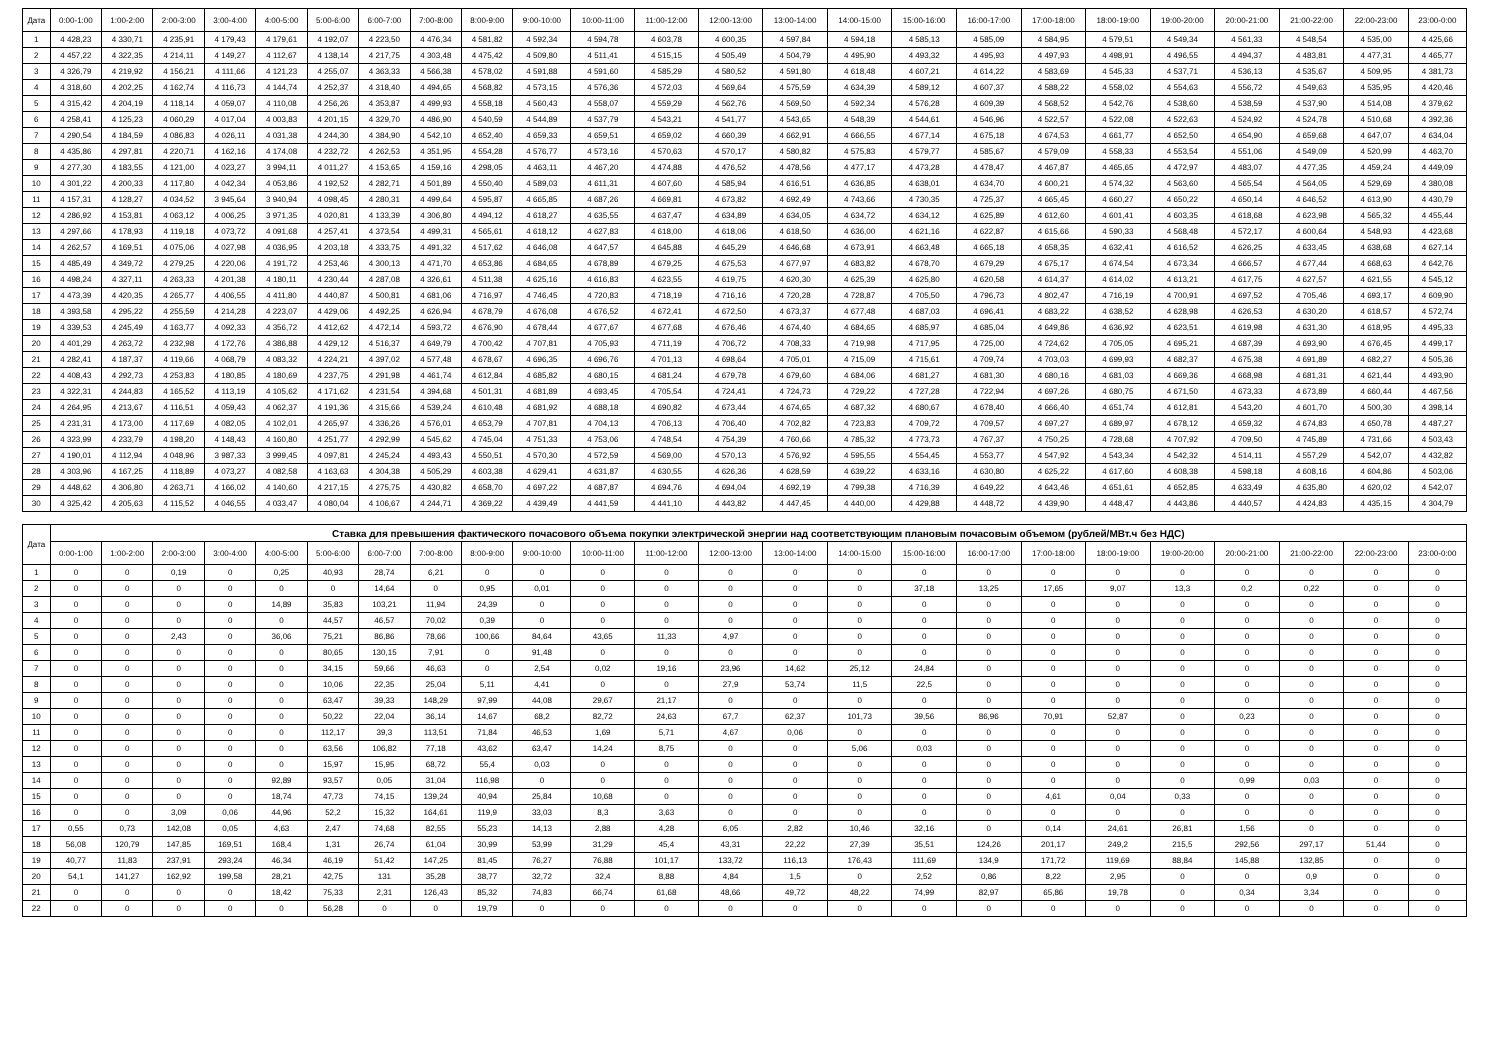| Дата | 0:00-1:00 | 1:00-2:00 | 2:00-3:00 | 3:00-4:00 | 4:00-5:00 | 5:00-6:00 | 6:00-7:00 | 7:00-8:00 | 8:00-9:00 | 9:00-10:00 | 10:00-11:00 | 11:00-12:00 | 12:00-13:00 | 13:00-14:00 | 14:00-15:00 | 15:00-16:00 | 16:00-17:00 | 17:00-18:00 | 18:00-19:00 | 19:00-20:00 | 20:00-21:00 | 21:00-22:00 | 22:00-23:00 | 23:00-0:00 |
| --- | --- | --- | --- | --- | --- | --- | --- | --- | --- | --- | --- | --- | --- | --- | --- | --- | --- | --- | --- | --- | --- | --- | --- | --- |
| 1 | 4 428,23 | 4 330,71 | 4 235,91 | 4 179,43 | 4 179,61 | 4 192,07 | 4 223,50 | 4 476,34 | 4 581,82 | 4 592,34 | 4 594,78 | 4 603,78 | 4 600,35 | 4 597,84 | 4 594,18 | 4 585,13 | 4 585,09 | 4 584,95 | 4 579,51 | 4 549,34 | 4 561,33 | 4 548,54 | 4 535,00 | 4 425,66 |
| 2 | 4 457,22 | 4 322,35 | 4 214,11 | 4 149,27 | 4 112,67 | 4 138,14 | 4 217,75 | 4 303,48 | 4 475,42 | 4 509,80 | 4 511,41 | 4 515,15 | 4 505,49 | 4 504,79 | 4 495,90 | 4 493,32 | 4 495,93 | 4 497,93 | 4 498,91 | 4 496,55 | 4 494,37 | 4 483,81 | 4 477,31 | 4 465,77 |
| 3 | 4 326,79 | 4 219,92 | 4 156,21 | 4 111,66 | 4 121,23 | 4 255,07 | 4 363,33 | 4 566,38 | 4 578,02 | 4 591,88 | 4 591,60 | 4 585,29 | 4 580,52 | 4 591,80 | 4 618,48 | 4 607,21 | 4 614,22 | 4 583,69 | 4 545,33 | 4 537,71 | 4 536,13 | 4 535,67 | 4 509,95 | 4 381,73 |
| 4 | 4 318,60 | 4 202,25 | 4 162,74 | 4 116,73 | 4 144,74 | 4 252,37 | 4 318,40 | 4 494,65 | 4 568,82 | 4 573,15 | 4 576,36 | 4 572,03 | 4 569,64 | 4 575,59 | 4 634,39 | 4 589,12 | 4 607,37 | 4 588,22 | 4 558,02 | 4 554,63 | 4 556,72 | 4 549,63 | 4 535,95 | 4 420,46 |
| 5 | 4 315,42 | 4 204,19 | 4 118,14 | 4 059,07 | 4 110,08 | 4 256,26 | 4 353,87 | 4 499,93 | 4 558,18 | 4 560,43 | 4 558,07 | 4 559,29 | 4 562,76 | 4 569,50 | 4 592,34 | 4 576,28 | 4 609,39 | 4 568,52 | 4 542,76 | 4 538,60 | 4 538,59 | 4 537,90 | 4 514,08 | 4 379,62 |
| 6 | 4 258,41 | 4 125,23 | 4 060,29 | 4 017,04 | 4 003,83 | 4 201,15 | 4 329,70 | 4 486,90 | 4 540,59 | 4 544,89 | 4 537,79 | 4 543,21 | 4 541,77 | 4 543,65 | 4 548,39 | 4 544,61 | 4 546,96 | 4 522,57 | 4 522,08 | 4 522,63 | 4 524,92 | 4 524,78 | 4 510,68 | 4 392,36 |
| 7 | 4 290,54 | 4 184,59 | 4 086,83 | 4 026,11 | 4 031,38 | 4 244,30 | 4 384,90 | 4 542,10 | 4 652,40 | 4 659,33 | 4 659,51 | 4 659,02 | 4 660,39 | 4 662,91 | 4 666,55 | 4 677,14 | 4 675,18 | 4 674,53 | 4 661,77 | 4 652,50 | 4 654,90 | 4 659,68 | 4 647,07 | 4 634,04 |
| 8 | 4 435,86 | 4 297,81 | 4 220,71 | 4 162,16 | 4 174,08 | 4 232,72 | 4 262,53 | 4 351,95 | 4 554,28 | 4 576,77 | 4 573,16 | 4 570,63 | 4 570,17 | 4 580,82 | 4 575,83 | 4 579,77 | 4 585,67 | 4 579,09 | 4 558,33 | 4 553,54 | 4 551,06 | 4 549,09 | 4 520,99 | 4 463,70 |
| 9 | 4 277,30 | 4 183,55 | 4 121,00 | 4 023,27 | 3 994,11 | 4 011,27 | 4 153,65 | 4 159,16 | 4 298,05 | 4 463,11 | 4 467,20 | 4 474,88 | 4 476,52 | 4 478,56 | 4 477,17 | 4 473,28 | 4 478,47 | 4 467,87 | 4 465,65 | 4 472,97 | 4 483,07 | 4 477,35 | 4 459,24 | 4 449,09 |
| 10 | 4 301,22 | 4 200,33 | 4 117,80 | 4 042,34 | 4 053,86 | 4 192,52 | 4 282,71 | 4 501,89 | 4 550,40 | 4 589,03 | 4 611,31 | 4 607,60 | 4 585,94 | 4 616,51 | 4 636,85 | 4 638,01 | 4 634,70 | 4 600,21 | 4 574,32 | 4 563,60 | 4 565,54 | 4 564,05 | 4 529,69 | 4 380,08 |
| 11 | 4 157,31 | 4 128,27 | 4 034,52 | 3 945,64 | 3 940,94 | 4 098,45 | 4 280,31 | 4 499,64 | 4 595,87 | 4 665,85 | 4 687,26 | 4 669,81 | 4 673,82 | 4 692,49 | 4 743,66 | 4 730,35 | 4 725,37 | 4 665,45 | 4 660,27 | 4 650,22 | 4 650,14 | 4 646,52 | 4 613,90 | 4 430,79 |
| 12 | 4 286,92 | 4 153,81 | 4 063,12 | 4 006,25 | 3 971,35 | 4 020,81 | 4 133,39 | 4 306,80 | 4 494,12 | 4 618,27 | 4 635,55 | 4 637,47 | 4 634,89 | 4 634,05 | 4 634,72 | 4 634,12 | 4 625,89 | 4 612,60 | 4 601,41 | 4 603,35 | 4 618,68 | 4 623,98 | 4 565,32 | 4 455,44 |
| 13 | 4 297,66 | 4 178,93 | 4 119,18 | 4 073,72 | 4 091,68 | 4 257,41 | 4 373,54 | 4 499,31 | 4 565,61 | 4 618,12 | 4 627,83 | 4 618,00 | 4 618,06 | 4 618,50 | 4 636,00 | 4 621,16 | 4 622,87 | 4 615,66 | 4 590,33 | 4 568,48 | 4 572,17 | 4 600,64 | 4 548,93 | 4 423,68 |
| 14 | 4 262,57 | 4 169,51 | 4 075,06 | 4 027,98 | 4 036,95 | 4 203,18 | 4 333,75 | 4 491,32 | 4 517,62 | 4 646,08 | 4 647,57 | 4 645,88 | 4 645,29 | 4 646,68 | 4 673,91 | 4 663,48 | 4 665,18 | 4 658,35 | 4 632,41 | 4 616,52 | 4 626,25 | 4 633,45 | 4 638,68 | 4 627,14 |
| 15 | 4 485,49 | 4 349,72 | 4 279,25 | 4 220,06 | 4 191,72 | 4 253,46 | 4 300,13 | 4 471,70 | 4 653,86 | 4 684,65 | 4 678,89 | 4 679,25 | 4 675,53 | 4 677,97 | 4 683,82 | 4 678,70 | 4 679,29 | 4 675,17 | 4 674,54 | 4 673,34 | 4 666,57 | 4 677,44 | 4 668,63 | 4 642,76 |
| 16 | 4 498,24 | 4 327,11 | 4 263,33 | 4 201,38 | 4 180,11 | 4 230,44 | 4 287,08 | 4 326,61 | 4 511,38 | 4 625,16 | 4 616,83 | 4 623,55 | 4 619,75 | 4 620,30 | 4 625,39 | 4 625,80 | 4 620,58 | 4 614,37 | 4 614,02 | 4 613,21 | 4 617,75 | 4 627,57 | 4 621,55 | 4 545,12 |
| 17 | 4 473,39 | 4 420,35 | 4 265,77 | 4 406,55 | 4 411,80 | 4 440,87 | 4 500,81 | 4 681,06 | 4 716,97 | 4 746,45 | 4 720,83 | 4 718,19 | 4 716,16 | 4 720,28 | 4 728,87 | 4 705,50 | 4 796,73 | 4 802,47 | 4 716,19 | 4 700,91 | 4 697,52 | 4 705,46 | 4 693,17 | 4 609,90 |
| 18 | 4 393,58 | 4 295,22 | 4 255,59 | 4 214,28 | 4 223,07 | 4 429,06 | 4 492,25 | 4 626,94 | 4 678,79 | 4 676,08 | 4 676,52 | 4 672,41 | 4 672,50 | 4 673,37 | 4 677,48 | 4 687,03 | 4 696,41 | 4 683,22 | 4 638,52 | 4 628,98 | 4 626,53 | 4 630,20 | 4 618,57 | 4 572,74 |
| 19 | 4 339,53 | 4 245,49 | 4 163,77 | 4 092,33 | 4 356,72 | 4 412,62 | 4 472,14 | 4 593,72 | 4 676,90 | 4 678,44 | 4 677,67 | 4 677,68 | 4 676,46 | 4 674,40 | 4 684,65 | 4 685,97 | 4 685,04 | 4 649,86 | 4 636,92 | 4 623,51 | 4 619,98 | 4 631,30 | 4 618,95 | 4 495,33 |
| 20 | 4 401,29 | 4 263,72 | 4 232,98 | 4 172,76 | 4 386,88 | 4 429,12 | 4 516,37 | 4 649,79 | 4 700,42 | 4 707,81 | 4 705,93 | 4 711,19 | 4 706,72 | 4 708,33 | 4 719,98 | 4 717,95 | 4 725,00 | 4 724,62 | 4 705,05 | 4 695,21 | 4 687,39 | 4 693,90 | 4 676,45 | 4 499,17 |
| 21 | 4 282,41 | 4 187,37 | 4 119,66 | 4 068,79 | 4 083,32 | 4 224,21 | 4 397,02 | 4 577,48 | 4 678,67 | 4 696,35 | 4 696,76 | 4 701,13 | 4 698,64 | 4 705,01 | 4 715,09 | 4 715,61 | 4 709,74 | 4 703,03 | 4 699,93 | 4 682,37 | 4 675,38 | 4 691,89 | 4 682,27 | 4 505,36 |
| 22 | 4 408,43 | 4 292,73 | 4 253,83 | 4 180,85 | 4 180,69 | 4 237,75 | 4 291,98 | 4 461,74 | 4 612,84 | 4 685,82 | 4 680,15 | 4 681,24 | 4 679,78 | 4 679,60 | 4 684,06 | 4 681,27 | 4 681,30 | 4 680,16 | 4 681,03 | 4 669,36 | 4 668,98 | 4 681,31 | 4 621,44 | 4 493,90 |
| 23 | 4 322,31 | 4 244,83 | 4 165,52 | 4 113,19 | 4 105,62 | 4 171,62 | 4 231,54 | 4 394,68 | 4 501,31 | 4 681,89 | 4 693,45 | 4 705,54 | 4 724,41 | 4 724,73 | 4 729,22 | 4 727,28 | 4 722,94 | 4 697,26 | 4 680,75 | 4 671,50 | 4 673,33 | 4 673,89 | 4 660,44 | 4 467,56 |
| 24 | 4 264,95 | 4 213,67 | 4 116,51 | 4 059,43 | 4 062,37 | 4 191,36 | 4 315,66 | 4 539,24 | 4 610,48 | 4 681,92 | 4 688,18 | 4 690,82 | 4 673,44 | 4 674,65 | 4 687,32 | 4 680,67 | 4 678,40 | 4 666,40 | 4 651,74 | 4 612,81 | 4 543,20 | 4 601,70 | 4 500,30 | 4 398,14 |
| 25 | 4 231,31 | 4 173,00 | 4 117,69 | 4 082,05 | 4 102,01 | 4 265,97 | 4 336,26 | 4 576,01 | 4 653,79 | 4 707,81 | 4 704,13 | 4 706,13 | 4 706,40 | 4 702,82 | 4 723,83 | 4 709,72 | 4 709,57 | 4 697,27 | 4 689,97 | 4 678,12 | 4 659,32 | 4 674,83 | 4 650,78 | 4 487,27 |
| 26 | 4 323,99 | 4 233,79 | 4 198,20 | 4 148,43 | 4 160,80 | 4 251,77 | 4 292,99 | 4 545,62 | 4 745,04 | 4 751,33 | 4 753,06 | 4 748,54 | 4 754,39 | 4 760,66 | 4 785,32 | 4 773,73 | 4 767,37 | 4 750,25 | 4 728,68 | 4 707,92 | 4 709,50 | 4 745,89 | 4 731,66 | 4 503,43 |
| 27 | 4 190,01 | 4 112,94 | 4 048,96 | 3 987,33 | 3 999,45 | 4 097,81 | 4 245,24 | 4 493,43 | 4 550,51 | 4 570,30 | 4 572,59 | 4 569,00 | 4 570,13 | 4 576,92 | 4 595,55 | 4 554,45 | 4 553,77 | 4 547,92 | 4 543,34 | 4 542,32 | 4 514,11 | 4 557,29 | 4 542,07 | 4 432,82 |
| 28 | 4 303,96 | 4 167,25 | 4 118,89 | 4 073,27 | 4 082,58 | 4 163,63 | 4 304,38 | 4 505,29 | 4 603,38 | 4 629,41 | 4 631,87 | 4 630,55 | 4 626,36 | 4 628,59 | 4 639,22 | 4 633,16 | 4 630,80 | 4 625,22 | 4 617,60 | 4 608,38 | 4 598,18 | 4 608,16 | 4 604,86 | 4 503,06 |
| 29 | 4 448,62 | 4 306,80 | 4 263,71 | 4 166,02 | 4 140,60 | 4 217,15 | 4 275,75 | 4 430,82 | 4 658,70 | 4 697,22 | 4 687,87 | 4 694,76 | 4 694,04 | 4 692,19 | 4 799,38 | 4 716,39 | 4 649,22 | 4 643,46 | 4 651,61 | 4 652,85 | 4 633,49 | 4 635,80 | 4 620,02 | 4 542,07 |
| 30 | 4 325,42 | 4 205,63 | 4 115,52 | 4 046,55 | 4 033,47 | 4 080,04 | 4 106,67 | 4 244,71 | 4 369,22 | 4 439,49 | 4 441,59 | 4 441,10 | 4 443,82 | 4 447,45 | 4 440,00 | 4 429,88 | 4 448,72 | 4 439,90 | 4 448,47 | 4 443,86 | 4 440,57 | 4 424,83 | 4 435,15 | 4 304,79 |
| Дата | Ставка для превышения фактического почасового объема покупки электрической энергии над соответствующим плановым почасовым объемом (рублей/МВт.ч без НДС) | | | | | | | | | | | | | | | | | | | | | | | |
| --- | --- | --- | --- | --- | --- | --- | --- | --- | --- | --- | --- | --- | --- | --- | --- | --- | --- | --- | --- | --- | --- | --- | --- | --- |
| | 0:00-1:00 | 1:00-2:00 | 2:00-3:00 | 3:00-4:00 | 4:00-5:00 | 5:00-6:00 | 6:00-7:00 | 7:00-8:00 | 8:00-9:00 | 9:00-10:00 | 10:00-11:00 | 11:00-12:00 | 12:00-13:00 | 13:00-14:00 | 14:00-15:00 | 15:00-16:00 | 16:00-17:00 | 17:00-18:00 | 18:00-19:00 | 19:00-20:00 | 20:00-21:00 | 21:00-22:00 | 22:00-23:00 | 23:00-0:00 |
| 1 | 0 | 0 | 0,19 | 0 | 0,25 | 40,93 | 28,74 | 6,21 | 0 | 0 | 0 | 0 | 0 | 0 | 0 | 0 | 0 | 0 | 0 | 0 | 0 | 0 | 0 | 0 |
| 2 | 0 | 0 | 0 | 0 | 0 | 0 | 14,64 | 0 | 0,95 | 0,01 | 0 | 0 | 0 | 0 | 0 | 37,18 | 13,25 | 17,65 | 9,07 | 13,3 | 0,2 | 0,22 | 0 | 0 |
| 3 | 0 | 0 | 0 | 0 | 14,89 | 35,83 | 103,21 | 11,94 | 24,39 | 0 | 0 | 0 | 0 | 0 | 0 | 0 | 0 | 0 | 0 | 0 | 0 | 0 | 0 | 0 |
| 4 | 0 | 0 | 0 | 0 | 0 | 44,57 | 46,57 | 70,02 | 0,39 | 0 | 0 | 0 | 0 | 0 | 0 | 0 | 0 | 0 | 0 | 0 | 0 | 0 | 0 | 0 |
| 5 | 0 | 0 | 2,43 | 0 | 36,06 | 75,21 | 86,86 | 78,66 | 100,66 | 84,64 | 43,65 | 11,33 | 4,97 | 0 | 0 | 0 | 0 | 0 | 0 | 0 | 0 | 0 | 0 | 0 |
| 6 | 0 | 0 | 0 | 0 | 0 | 80,65 | 130,15 | 7,91 | 0 | 91,48 | 0 | 0 | 0 | 0 | 0 | 0 | 0 | 0 | 0 | 0 | 0 | 0 | 0 | 0 |
| 7 | 0 | 0 | 0 | 0 | 0 | 34,15 | 59,66 | 46,63 | 0 | 2,54 | 0,02 | 19,16 | 23,96 | 14,62 | 25,12 | 24,84 | 0 | 0 | 0 | 0 | 0 | 0 | 0 | 0 |
| 8 | 0 | 0 | 0 | 0 | 0 | 10,06 | 22,35 | 25,04 | 5,11 | 4,41 | 0 | 0 | 27,9 | 53,74 | 11,5 | 22,5 | 0 | 0 | 0 | 0 | 0 | 0 | 0 | 0 |
| 9 | 0 | 0 | 0 | 0 | 0 | 63,47 | 39,33 | 148,29 | 97,99 | 44,08 | 29,67 | 21,17 | 0 | 0 | 0 | 0 | 0 | 0 | 0 | 0 | 0 | 0 | 0 | 0 |
| 10 | 0 | 0 | 0 | 0 | 0 | 50,22 | 22,04 | 36,14 | 14,67 | 68,2 | 82,72 | 24,63 | 67,7 | 62,37 | 101,73 | 39,56 | 86,96 | 70,91 | 52,87 | 0 | 0,23 | 0 | 0 | 0 |
| 11 | 0 | 0 | 0 | 0 | 0 | 112,17 | 39,3 | 113,51 | 71,84 | 46,53 | 1,69 | 5,71 | 4,67 | 0,06 | 0 | 0 | 0 | 0 | 0 | 0 | 0 | 0 | 0 | 0 |
| 12 | 0 | 0 | 0 | 0 | 0 | 63,56 | 106,82 | 77,18 | 43,62 | 63,47 | 14,24 | 8,75 | 0 | 0 | 5,06 | 0,03 | 0 | 0 | 0 | 0 | 0 | 0 | 0 | 0 |
| 13 | 0 | 0 | 0 | 0 | 0 | 15,97 | 15,95 | 68,72 | 55,4 | 0,03 | 0 | 0 | 0 | 0 | 0 | 0 | 0 | 0 | 0 | 0 | 0 | 0 | 0 | 0 |
| 14 | 0 | 0 | 0 | 0 | 92,89 | 93,57 | 0,05 | 31,04 | 116,98 | 0 | 0 | 0 | 0 | 0 | 0 | 0 | 0 | 0 | 0 | 0 | 0,99 | 0,03 | 0 | 0 |
| 15 | 0 | 0 | 0 | 0 | 18,74 | 47,73 | 74,15 | 139,24 | 40,94 | 25,84 | 10,68 | 0 | 0 | 0 | 0 | 0 | 0 | 4,61 | 0,04 | 0,33 | 0 | 0 | 0 | 0 |
| 16 | 0 | 0 | 3,09 | 0,06 | 44,96 | 52,2 | 15,32 | 164,61 | 119,9 | 33,03 | 8,3 | 3,63 | 0 | 0 | 0 | 0 | 0 | 0 | 0 | 0 | 0 | 0 | 0 | 0 |
| 17 | 0,55 | 0,73 | 142,08 | 0,05 | 4,63 | 2,47 | 74,68 | 82,55 | 55,23 | 14,13 | 2,88 | 4,28 | 6,05 | 2,82 | 10,46 | 32,16 | 0 | 0,14 | 24,61 | 26,81 | 1,56 | 0 | 0 | 0 |
| 18 | 56,08 | 120,79 | 147,85 | 169,51 | 168,4 | 1,31 | 26,74 | 61,04 | 30,99 | 53,99 | 31,29 | 45,4 | 43,31 | 22,22 | 27,39 | 35,51 | 124,26 | 201,17 | 249,2 | 215,5 | 292,56 | 297,17 | 51,44 | 0 |
| 19 | 40,77 | 11,83 | 237,91 | 293,24 | 46,34 | 46,19 | 51,42 | 147,25 | 81,45 | 76,27 | 76,88 | 101,17 | 133,72 | 116,13 | 176,43 | 111,69 | 134,9 | 171,72 | 119,69 | 88,84 | 145,88 | 132,85 | 0 | 0 |
| 20 | 54,1 | 141,27 | 162,92 | 199,58 | 28,21 | 42,75 | 131 | 35,28 | 38,77 | 32,72 | 32,4 | 8,88 | 4,84 | 1,5 | 0 | 2,52 | 0,86 | 8,22 | 2,95 | 0 | 0 | 0,9 | 0 | 0 |
| 21 | 0 | 0 | 0 | 0 | 18,42 | 75,33 | 2,31 | 126,43 | 85,32 | 74,83 | 66,74 | 61,68 | 48,66 | 49,72 | 48,22 | 74,99 | 82,97 | 65,86 | 19,78 | 0 | 0,34 | 3,34 | 0 | 0 |
| 22 | 0 | 0 | 0 | 0 | 0 | 56,28 | 0 | 0 | 19,79 | 0 | 0 | 0 | 0 | 0 | 0 | 0 | 0 | 0 | 0 | 0 | 0 | 0 | 0 | 0 |